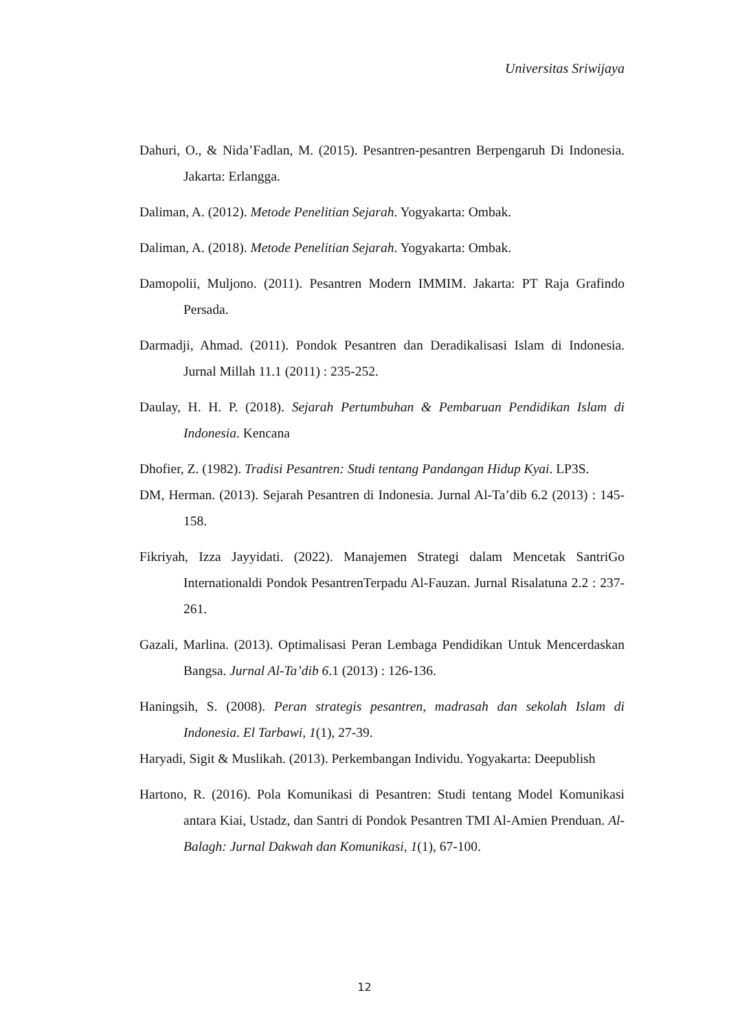Universitas Sriwijaya
Dahuri, O., & Nida’Fadlan, M. (2015). Pesantren-pesantren Berpengaruh Di Indonesia. Jakarta: Erlangga.
Daliman, A. (2012). Metode Penelitian Sejarah. Yogyakarta: Ombak.
Daliman, A. (2018). Metode Penelitian Sejarah. Yogyakarta: Ombak.
Damopolii, Muljono. (2011). Pesantren Modern IMMIM. Jakarta: PT Raja Grafindo Persada.
Darmadji, Ahmad. (2011). Pondok Pesantren dan Deradikalisasi Islam di Indonesia. Jurnal Millah 11.1 (2011) : 235-252.
Daulay, H. H. P. (2018). Sejarah Pertumbuhan & Pembaruan Pendidikan Islam di Indonesia. Kencana
Dhofier, Z. (1982). Tradisi Pesantren: Studi tentang Pandangan Hidup Kyai. LP3S.
DM, Herman. (2013). Sejarah Pesantren di Indonesia. Jurnal Al-Ta’dib 6.2 (2013) : 145-158.
Fikriyah, Izza Jayyidati. (2022). Manajemen Strategi dalam Mencetak SantriGo Internationaldi Pondok PesantrenTerpadu Al-Fauzan. Jurnal Risalatuna 2.2 : 237-261.
Gazali, Marlina. (2013). Optimalisasi Peran Lembaga Pendidikan Untuk Mencerdaskan Bangsa. Jurnal Al-Ta’dib 6.1 (2013) : 126-136.
Haningsih, S. (2008). Peran strategis pesantren, madrasah dan sekolah Islam di Indonesia. El Tarbawi, 1(1), 27-39.
Haryadi, Sigit & Muslikah. (2013). Perkembangan Individu. Yogyakarta: Deepublish
Hartono, R. (2016). Pola Komunikasi di Pesantren: Studi tentang Model Komunikasi antara Kiai, Ustadz, dan Santri di Pondok Pesantren TMI Al-Amien Prenduan. Al-Balagh: Jurnal Dakwah dan Komunikasi, 1(1), 67-100.
12